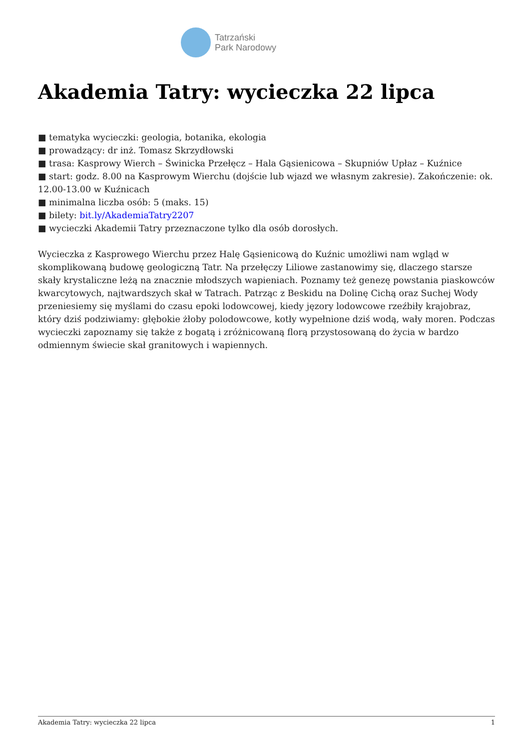Tatrzański
Park Narodowy
Akademia Tatry: wycieczka 22 lipca
■ tematyka wycieczki: geologia, botanika, ekologia
■ prowadzący: dr inż. Tomasz Skrzydłowski
■ trasa: Kasprowy Wierch – Świnicka Przełęcz – Hala Gąsienicowa – Skupniów Upłaz – Kuźnice
■ start: godz. 8.00 na Kasprowym Wierchu (dojście lub wjazd we własnym zakresie). Zakończenie: ok. 12.00-13.00 w Kuźnicach
■ minimalna liczba osób: 5 (maks. 15)
■ bilety: bit.ly/AkademiaTatry2207
■ wycieczki Akademii Tatry przeznaczone tylko dla osób dorosłych.
Wycieczka z Kasprowego Wierchu przez Halę Gąsienicową do Kuźnic umożliwi nam wgląd w skomplikowaną budowę geologiczną Tatr. Na przełęczy Liliowe zastanowimy się, dlaczego starsze skały krystaliczne leżą na znacznie młodszych wapieniach. Poznamy też genezę powstania piaskowców kwarcytowych, najtwardszych skał w Tatrach. Patrząc z Beskidu na Dolinę Cichą oraz Suchej Wody przeniesiemy się myślami do czasu epoki lodowcowej, kiedy jęzory lodowcowe rzeźbiły krajobraz, który dziś podziwiamy: głębokie żłoby polodowcowe, kotły wypełnione dziś wodą, wały moren. Podczas wycieczki zapoznamy się także z bogatą i zróżnicowaną florą przystosowaną do życia w bardzo odmiennym świecie skał granitowych i wapiennych.
Akademia Tatry: wycieczka 22 lipca 1